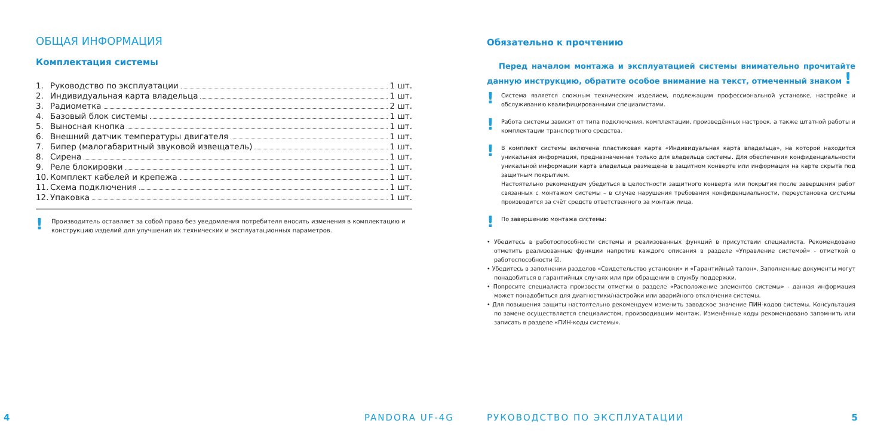ОБЩАЯ ИНФОРМАЦИЯ
Комплектация системы
1. Руководство по эксплуатации 1 шт.
2. Индивидуальная карта владельца 1 шт.
3. Радиометка 2 шт.
4. Базовый блок системы 1 шт.
5. Выносная кнопка 1 шт.
6. Внешний датчик температуры двигателя 1 шт.
7. Бипер (малогабаритный звуковой извещатель) 1 шт.
8. Сирена 1 шт.
9. Реле блокировки 1 шт.
10. Комплект кабелей и крепежа 1 шт.
11. Схема подключения 1 шт.
12. Упаковка 1 шт.
!
Производитель оставляет за собой право без уведомления потребителя вносить изменения в комплектацию и конструкцию изделий для улучшения их технических и эксплуатационных параметров.
4 PANDORA UF-4G
Обязательно к прочтению
Перед началом монтажа и эксплуатацией системы внимательно прочитайте данную инструкцию, обратите особое внимание на текст, отмеченный знаком !
!
Система является сложным техническим изделием, подлежащим профессиональной установке, настройке и обслуживанию квалифицированными специалистами.
!
Работа системы зависит от типа подключения, комплектации, произведённых настроек, а также штатной работы и комплектации транспортного средства.
!
В комплект системы включена пластиковая карта «Индивидуальная карта владельца», на которой находится уникальная информация, предназначенная только для владельца системы. Для обеспечения конфиденциальности уникальной информации карта владельца размещена в защитном конверте или информация на карте скрыта под защитным покрытием.
Настоятельно рекомендуем убедиться в целостности защитного конверта или покрытия после завершения работ связанных с монтажом системы – в случае нарушения требования конфиденциальности, переустановка системы производится за счёт средств ответственного за монтаж лица.
!
По завершению монтажа системы:
• Убедитесь в работоспособности системы и реализованных функций в присутствии специалиста. Рекомендовано отметить реализованные функции напротив каждого описания в разделе «Управление системой» - отметкой о работоспособности ☑.
• Убедитесь в заполнении разделов «Свидетельство установки» и «Гарантийный талон». Заполненные документы могут понадобиться в гарантийных случаях или при обращении в службу поддержки.
• Попросите специалиста произвести отметки в разделе «Расположение элементов системы» - данная информация может понадобиться для диагностики/настройки или аварийного отключения системы.
• Для повышения защиты настоятельно рекомендуем изменить заводское значение ПИН-кодов системы. Консультация по замене осуществляется специалистом, производившим монтаж. Изменённые коды рекомендовано запомнить или записать в разделе «ПИН-коды системы».
РУКОВОДСТВО ПО ЭКСПЛУАТАЦИИ 5